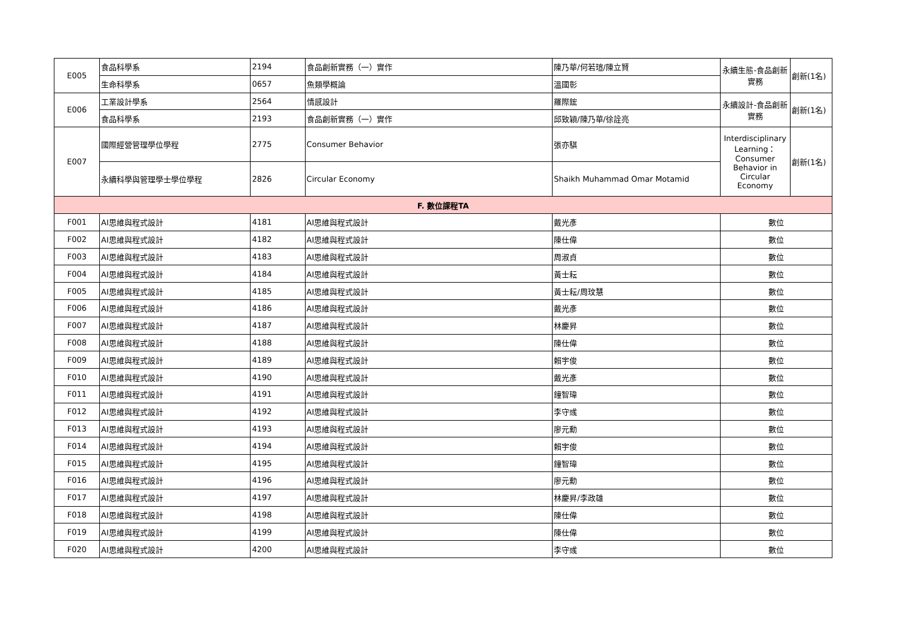| E005 | 食品科學系 | 2194 | 食品創新實務（一）實作 | 陳乃華/何若瑄/陳立賢 | 永續生態-食品創新實務 | 創新(1名) |
| | 生命科學系 | 0657 | 魚類學概論 | 溫國彰 | | |
| E006 | 工業設計學系 | 2564 | 情感設計 | 羅際鋐 | 永續設計-食品創新實務 | 創新(1名) |
| | 食品科學系 | 2193 | 食品創新實務（一）實作 | 邱致穎/陳乃華/徐詮亮 | | |
| E007 | 國際經營管理學位學程 | 2775 | Consumer Behavior | 張亦騏 | Interdisciplinary Learning：Consumer Behavior in Circular Economy | 創新(1名) |
| | 永續科學與管理學士學位學程 | 2826 | Circular Economy | Shaikh Muhammad Omar Motamid | | |
| F. 數位課程TA | | | | | | |
| F001 | AI思維與程式設計 | 4181 | AI思維與程式設計 | 戴光彥 | 數位 | |
| F002 | AI思維與程式設計 | 4182 | AI思維與程式設計 | 陳仕偉 | 數位 | |
| F003 | AI思維與程式設計 | 4183 | AI思維與程式設計 | 周淑貞 | 數位 | |
| F004 | AI思維與程式設計 | 4184 | AI思維與程式設計 | 黃士耘 | 數位 | |
| F005 | AI思維與程式設計 | 4185 | AI思維與程式設計 | 黃士耘/周玟慧 | 數位 | |
| F006 | AI思維與程式設計 | 4186 | AI思維與程式設計 | 戴光彥 | 數位 | |
| F007 | AI思維與程式設計 | 4187 | AI思維與程式設計 | 林慶昇 | 數位 | |
| F008 | AI思維與程式設計 | 4188 | AI思維與程式設計 | 陳仕偉 | 數位 | |
| F009 | AI思維與程式設計 | 4189 | AI思維與程式設計 | 賴宇俊 | 數位 | |
| F010 | AI思維與程式設計 | 4190 | AI思維與程式設計 | 戴光彥 | 數位 | |
| F011 | AI思維與程式設計 | 4191 | AI思維與程式設計 | 鐘智瑋 | 數位 | |
| F012 | AI思維與程式設計 | 4192 | AI思維與程式設計 | 李守彧 | 數位 | |
| F013 | AI思維與程式設計 | 4193 | AI思維與程式設計 | 廖元勳 | 數位 | |
| F014 | AI思維與程式設計 | 4194 | AI思維與程式設計 | 賴宇俊 | 數位 | |
| F015 | AI思維與程式設計 | 4195 | AI思維與程式設計 | 鐘智瑋 | 數位 | |
| F016 | AI思維與程式設計 | 4196 | AI思維與程式設計 | 廖元勳 | 數位 | |
| F017 | AI思維與程式設計 | 4197 | AI思維與程式設計 | 林慶昇/李政雄 | 數位 | |
| F018 | AI思維與程式設計 | 4198 | AI思維與程式設計 | 陳仕偉 | 數位 | |
| F019 | AI思維與程式設計 | 4199 | AI思維與程式設計 | 陳仕偉 | 數位 | |
| F020 | AI思維與程式設計 | 4200 | AI思維與程式設計 | 李守彧 | 數位 | |